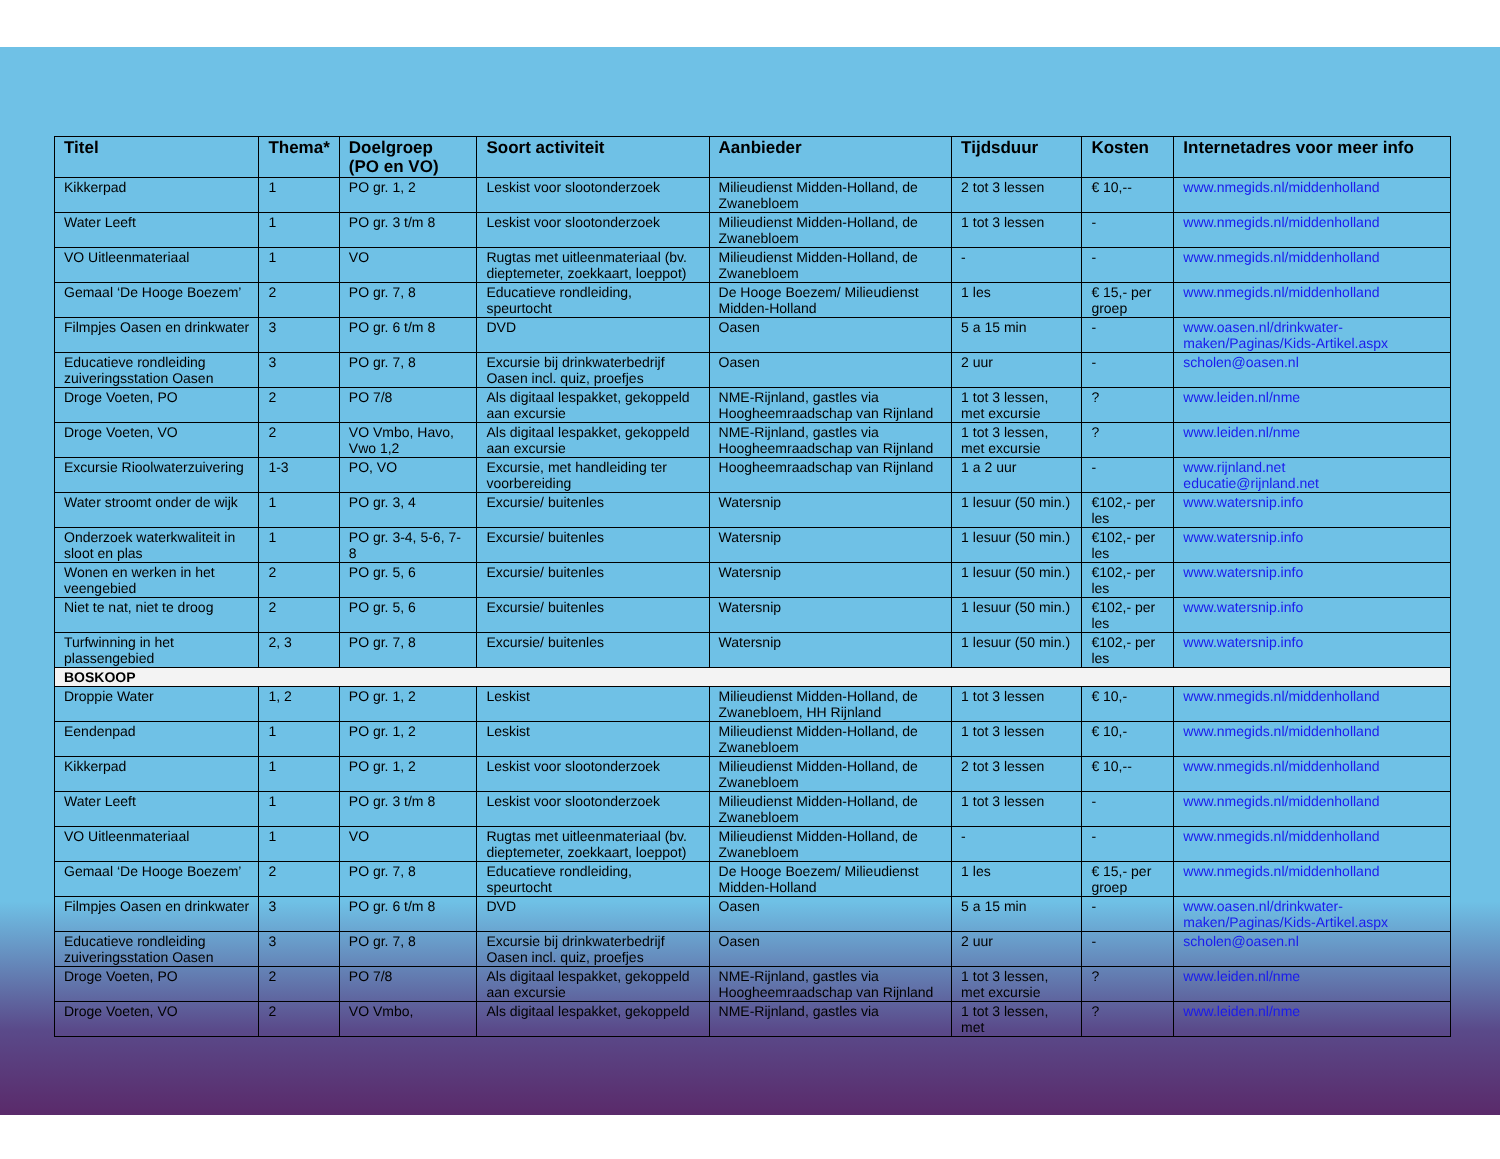| Titel | Thema* | Doelgroep (PO en VO) | Soort activiteit | Aanbieder | Tijdsduur | Kosten | Internetadres voor meer info |
| --- | --- | --- | --- | --- | --- | --- | --- |
| Kikkerpad | 1 | PO gr. 1, 2 | Leskist voor slootonderzoek | Milieudienst Midden-Holland, de Zwanebloem | 2 tot 3 lessen | € 10,-- | www.nmegids.nl/middenholland |
| Water Leeft | 1 | PO gr. 3 t/m 8 | Leskist voor slootonderzoek | Milieudienst Midden-Holland, de Zwanebloem | 1 tot 3 lessen | - | www.nmegids.nl/middenholland |
| VO Uitleenmateriaal | 1 | VO | Rugtas met uitleenmateriaal (bv. dieptemeter, zoekkaart, loeppot) | Milieudienst Midden-Holland, de Zwanebloem | - | - | www.nmegids.nl/middenholland |
| Gemaal ‘De Hooge Boezem’ | 2 | PO gr. 7, 8 | Educatieve rondleiding, speurtocht | De Hooge Boezem/ Milieudienst Midden-Holland | 1 les | € 15,- per groep | www.nmegids.nl/middenholland |
| Filmpjes Oasen en drinkwater | 3 | PO gr. 6 t/m 8 | DVD | Oasen | 5 a 15 min | - | www.oasen.nl/drinkwater-maken/Paginas/Kids-Artikel.aspx |
| Educatieve rondleiding zuiveringsstation Oasen | 3 | PO gr. 7, 8 | Excursie bij drinkwaterbedrijf Oasen incl. quiz, proefjes | Oasen | 2 uur | - | scholen@oasen.nl |
| Droge Voeten, PO | 2 | PO 7/8 | Als digitaal lespakket, gekoppeld aan excursie | NME-Rijnland, gastles via Hoogheemraadschap van Rijnland | 1 tot 3 lessen, met excursie | ? | www.leiden.nl/nme |
| Droge Voeten, VO | 2 | VO Vmbo, Havo, Vwo 1,2 | Als digitaal lespakket, gekoppeld aan excursie | NME-Rijnland, gastles via Hoogheemraadschap van Rijnland | 1 tot 3 lessen, met excursie | ? | www.leiden.nl/nme |
| Excursie Rioolwaterzuivering | 1-3 | PO, VO | Excursie, met handleiding ter voorbereiding | Hoogheemraadschap van Rijnland | 1 a 2 uur | - | www.rijnland.net educatie@rijnland.net |
| Water stroomt onder de wijk | 1 | PO gr. 3, 4 | Excursie/ buitenles | Watersnip | 1 lesuur (50 min.) | €102,- per les | www.watersnip.info |
| Onderzoek waterkwaliteit in sloot en plas | 1 | PO gr. 3-4, 5-6, 7-8 | Excursie/ buitenles | Watersnip | 1 lesuur (50 min.) | €102,- per les | www.watersnip.info |
| Wonen en werken in het veengebied | 2 | PO gr. 5, 6 | Excursie/ buitenles | Watersnip | 1 lesuur (50 min.) | €102,- per les | www.watersnip.info |
| Niet te nat, niet te droog | 2 | PO gr. 5, 6 | Excursie/ buitenles | Watersnip | 1 lesuur (50 min.) | €102,- per les | www.watersnip.info |
| Turfwinning in het plassengebied | 2, 3 | PO gr. 7, 8 | Excursie/ buitenles | Watersnip | 1 lesuur (50 min.) | €102,- per les | www.watersnip.info |
| BOSKOOP | | | | | | | |
| Droppie Water | 1, 2 | PO gr. 1, 2 | Leskist | Milieudienst Midden-Holland, de Zwanebloem, HH Rijnland | 1 tot 3 lessen | € 10,- | www.nmegids.nl/middenholland |
| Eendenpad | 1 | PO gr. 1, 2 | Leskist | Milieudienst Midden-Holland, de Zwanebloem | 1 tot 3 lessen | € 10,- | www.nmegids.nl/middenholland |
| Kikkerpad | 1 | PO gr. 1, 2 | Leskist voor slootonderzoek | Milieudienst Midden-Holland, de Zwanebloem | 2 tot 3 lessen | € 10,-- | www.nmegids.nl/middenholland |
| Water Leeft | 1 | PO gr. 3 t/m 8 | Leskist voor slootonderzoek | Milieudienst Midden-Holland, de Zwanebloem | 1 tot 3 lessen | - | www.nmegids.nl/middenholland |
| VO Uitleenmateriaal | 1 | VO | Rugtas met uitleenmateriaal (bv. dieptemeter, zoekkaart, loeppot) | Milieudienst Midden-Holland, de Zwanebloem | - | - | www.nmegids.nl/middenholland |
| Gemaal ‘De Hooge Boezem’ | 2 | PO gr. 7, 8 | Educatieve rondleiding, speurtocht | De Hooge Boezem/ Milieudienst Midden-Holland | 1 les | € 15,- per groep | www.nmegids.nl/middenholland |
| Filmpjes Oasen en drinkwater | 3 | PO gr. 6 t/m 8 | DVD | Oasen | 5 a 15 min | - | www.oasen.nl/drinkwater-maken/Paginas/Kids-Artikel.aspx |
| Educatieve rondleiding zuiveringsstation Oasen | 3 | PO gr. 7, 8 | Excursie bij drinkwaterbedrijf Oasen incl. quiz, proefjes | Oasen | 2 uur | - | scholen@oasen.nl |
| Droge Voeten, PO | 2 | PO 7/8 | Als digitaal lespakket, gekoppeld aan excursie | NME-Rijnland, gastles via Hoogheemraadschap van Rijnland | 1 tot 3 lessen, met excursie | ? | www.leiden.nl/nme |
| Droge Voeten, VO | 2 | VO Vmbo, | Als digitaal lespakket, gekoppeld | NME-Rijnland, gastles via | 1 tot 3 lessen, met | ? | www.leiden.nl/nme |